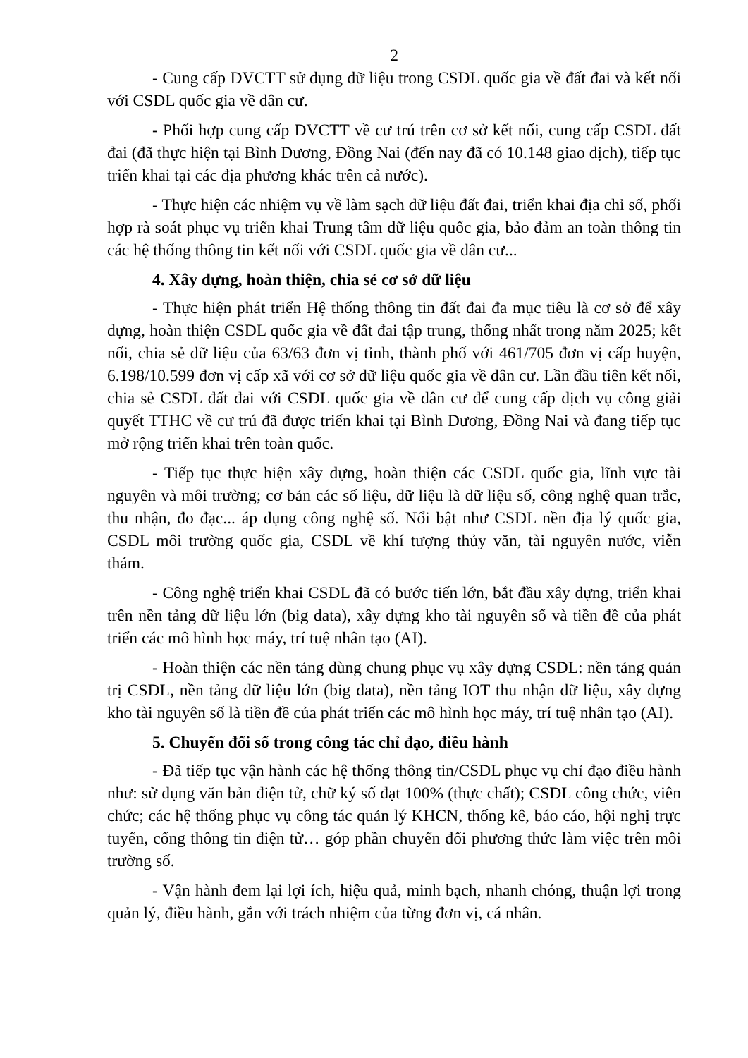2
- Cung cấp DVCTT sử dụng dữ liệu trong CSDL quốc gia về đất đai và kết nối với CSDL quốc gia về dân cư.
- Phối hợp cung cấp DVCTT về cư trú trên cơ sở kết nối, cung cấp CSDL đất đai (đã thực hiện tại Bình Dương, Đồng Nai (đến nay đã có 10.148 giao dịch), tiếp tục triển khai tại các địa phương khác trên cả nước).
- Thực hiện các nhiệm vụ về làm sạch dữ liệu đất đai, triển khai địa chỉ số, phối hợp rà soát phục vụ triển khai Trung tâm dữ liệu quốc gia, bảo đảm an toàn thông tin các hệ thống thông tin kết nối với CSDL quốc gia về dân cư...
4. Xây dựng, hoàn thiện, chia sẻ cơ sở dữ liệu
- Thực hiện phát triển Hệ thống thông tin đất đai đa mục tiêu là cơ sở để xây dựng, hoàn thiện CSDL quốc gia về đất đai tập trung, thống nhất trong năm 2025; kết nối, chia sẻ dữ liệu của 63/63 đơn vị tỉnh, thành phố với 461/705 đơn vị cấp huyện, 6.198/10.599 đơn vị cấp xã với cơ sở dữ liệu quốc gia về dân cư. Lần đầu tiên kết nối, chia sẻ CSDL đất đai với CSDL quốc gia về dân cư để cung cấp dịch vụ công giải quyết TTHC về cư trú đã được triển khai tại Bình Dương, Đồng Nai và đang tiếp tục mở rộng triển khai trên toàn quốc.
- Tiếp tục thực hiện xây dựng, hoàn thiện các CSDL quốc gia, lĩnh vực tài nguyên và môi trường; cơ bản các số liệu, dữ liệu là dữ liệu số, công nghệ quan trắc, thu nhận, đo đạc... áp dụng công nghệ số. Nổi bật như CSDL nền địa lý quốc gia, CSDL môi trường quốc gia, CSDL về khí tượng thủy văn, tài nguyên nước, viễn thám.
- Công nghệ triển khai CSDL đã có bước tiến lớn, bắt đầu xây dựng, triển khai trên nền tảng dữ liệu lớn (big data), xây dựng kho tài nguyên số và tiền đề của phát triển các mô hình học máy, trí tuệ nhân tạo (AI).
- Hoàn thiện các nền tảng dùng chung phục vụ xây dựng CSDL: nền tảng quản trị CSDL, nền tảng dữ liệu lớn (big data), nền tảng IOT thu nhận dữ liệu, xây dựng kho tài nguyên số là tiền đề của phát triển các mô hình học máy, trí tuệ nhân tạo (AI).
5. Chuyển đổi số trong công tác chỉ đạo, điều hành
- Đã tiếp tục vận hành các hệ thống thông tin/CSDL phục vụ chỉ đạo điều hành như: sử dụng văn bản điện tử, chữ ký số đạt 100% (thực chất); CSDL công chức, viên chức; các hệ thống phục vụ công tác quản lý KHCN, thống kê, báo cáo, hội nghị trực tuyến, cổng thông tin điện tử… góp phần chuyển đổi phương thức làm việc trên môi trường số.
- Vận hành đem lại lợi ích, hiệu quả, minh bạch, nhanh chóng, thuận lợi trong quản lý, điều hành, gắn với trách nhiệm của từng đơn vị, cá nhân.